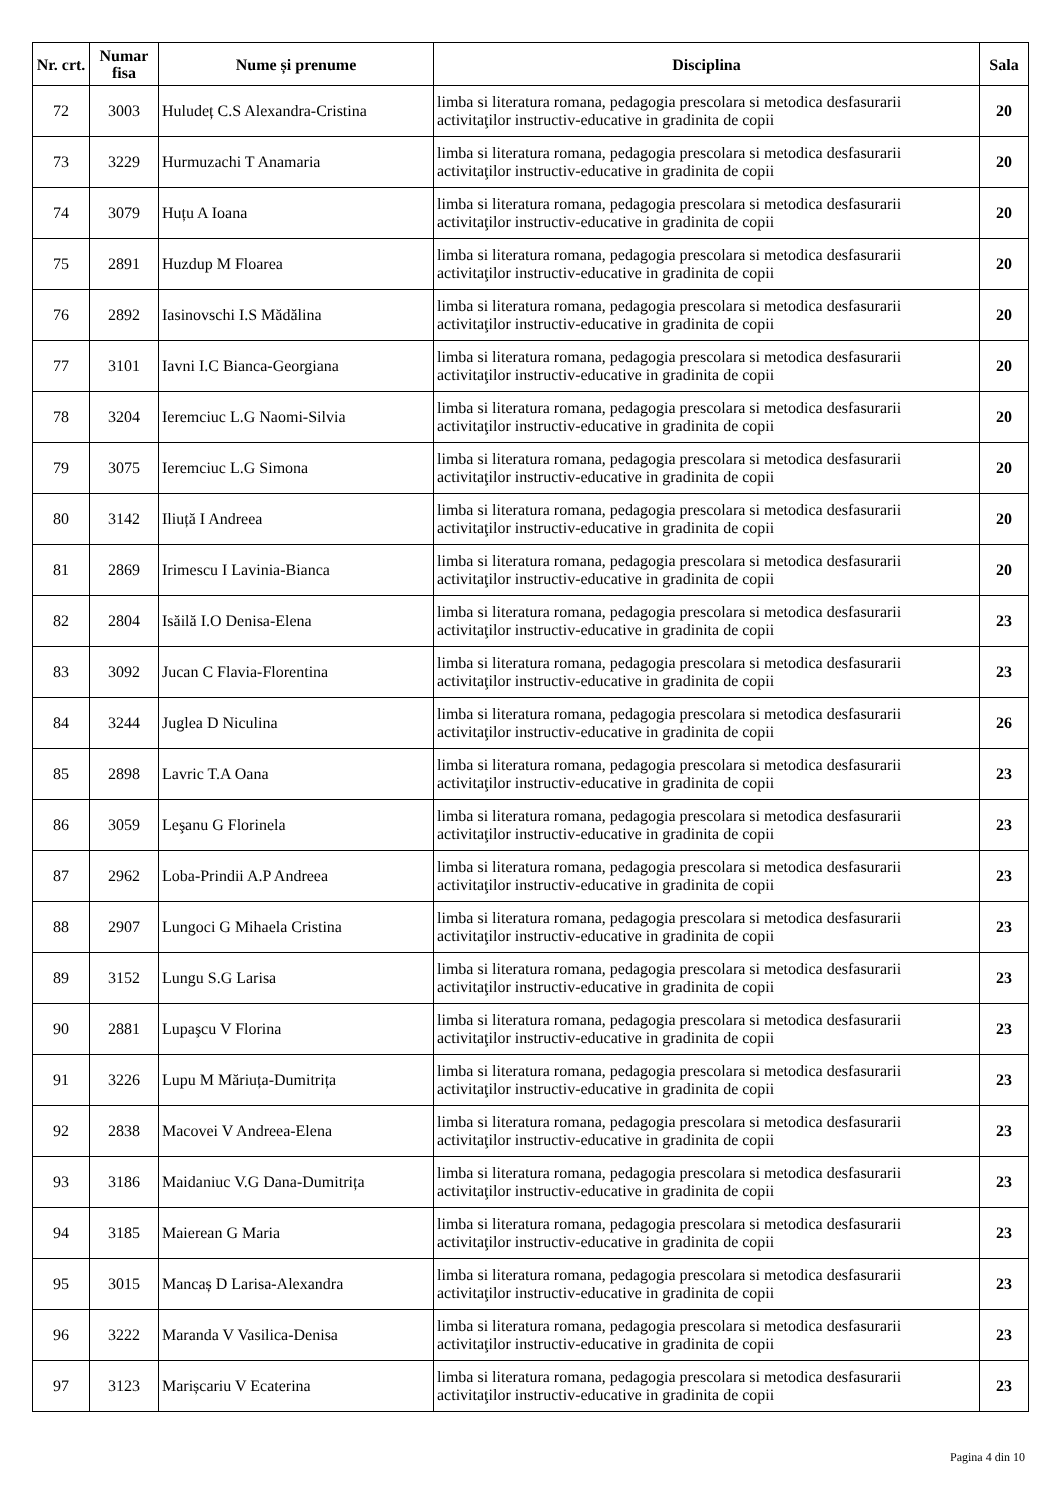| Nr. crt. | Numar fisa | Nume și prenume | Disciplina | Sala |
| --- | --- | --- | --- | --- |
| 72 | 3003 | Huludeț C.S Alexandra-Cristina | limba si literatura romana, pedagogia prescolara si metodica desfasurarii activitaţilor instructiv-educative in gradinita de copii | 20 |
| 73 | 3229 | Hurmuzachi T Anamaria | limba si literatura romana, pedagogia prescolara si metodica desfasurarii activitaţilor instructiv-educative in gradinita de copii | 20 |
| 74 | 3079 | Huțu A Ioana | limba si literatura romana, pedagogia prescolara si metodica desfasurarii activitaţilor instructiv-educative in gradinita de copii | 20 |
| 75 | 2891 | Huzdup M Floarea | limba si literatura romana, pedagogia prescolara si metodica desfasurarii activitaţilor instructiv-educative in gradinita de copii | 20 |
| 76 | 2892 | Iasinovschi I.S Mădălina | limba si literatura romana, pedagogia prescolara si metodica desfasurarii activitaţilor instructiv-educative in gradinita de copii | 20 |
| 77 | 3101 | Iavni I.C Bianca-Georgiana | limba si literatura romana, pedagogia prescolara si metodica desfasurarii activitaţilor instructiv-educative in gradinita de copii | 20 |
| 78 | 3204 | Ieremciuc L.G Naomi-Silvia | limba si literatura romana, pedagogia prescolara si metodica desfasurarii activitaţilor instructiv-educative in gradinita de copii | 20 |
| 79 | 3075 | Ieremciuc L.G Simona | limba si literatura romana, pedagogia prescolara si metodica desfasurarii activitaţilor instructiv-educative in gradinita de copii | 20 |
| 80 | 3142 | Iliuță I Andreea | limba si literatura romana, pedagogia prescolara si metodica desfasurarii activitaţilor instructiv-educative in gradinita de copii | 20 |
| 81 | 2869 | Irimescu I Lavinia-Bianca | limba si literatura romana, pedagogia prescolara si metodica desfasurarii activitaţilor instructiv-educative in gradinita de copii | 20 |
| 82 | 2804 | Isăilă I.O Denisa-Elena | limba si literatura romana, pedagogia prescolara si metodica desfasurarii activitaţilor instructiv-educative in gradinita de copii | 23 |
| 83 | 3092 | Jucan C Flavia-Florentina | limba si literatura romana, pedagogia prescolara si metodica desfasurarii activitaţilor instructiv-educative in gradinita de copii | 23 |
| 84 | 3244 | Juglea D Niculina | limba si literatura romana, pedagogia prescolara si metodica desfasurarii activitaţilor instructiv-educative in gradinita de copii | 26 |
| 85 | 2898 | Lavric T.A Oana | limba si literatura romana, pedagogia prescolara si metodica desfasurarii activitaţilor instructiv-educative in gradinita de copii | 23 |
| 86 | 3059 | Leşanu G Florinela | limba si literatura romana, pedagogia prescolara si metodica desfasurarii activitaţilor instructiv-educative in gradinita de copii | 23 |
| 87 | 2962 | Loba-Prindii A.P Andreea | limba si literatura romana, pedagogia prescolara si metodica desfasurarii activitaţilor instructiv-educative in gradinita de copii | 23 |
| 88 | 2907 | Lungoci G Mihaela Cristina | limba si literatura romana, pedagogia prescolara si metodica desfasurarii activitaţilor instructiv-educative in gradinita de copii | 23 |
| 89 | 3152 | Lungu S.G Larisa | limba si literatura romana, pedagogia prescolara si metodica desfasurarii activitaţilor instructiv-educative in gradinita de copii | 23 |
| 90 | 2881 | Lupaşcu V Florina | limba si literatura romana, pedagogia prescolara si metodica desfasurarii activitaţilor instructiv-educative in gradinita de copii | 23 |
| 91 | 3226 | Lupu M Măriuța-Dumitrița | limba si literatura romana, pedagogia prescolara si metodica desfasurarii activitaţilor instructiv-educative in gradinita de copii | 23 |
| 92 | 2838 | Macovei V Andreea-Elena | limba si literatura romana, pedagogia prescolara si metodica desfasurarii activitaţilor instructiv-educative in gradinita de copii | 23 |
| 93 | 3186 | Maidaniuc V.G Dana-Dumitrița | limba si literatura romana, pedagogia prescolara si metodica desfasurarii activitaţilor instructiv-educative in gradinita de copii | 23 |
| 94 | 3185 | Maierean G Maria | limba si literatura romana, pedagogia prescolara si metodica desfasurarii activitaţilor instructiv-educative in gradinita de copii | 23 |
| 95 | 3015 | Mancaș D Larisa-Alexandra | limba si literatura romana, pedagogia prescolara si metodica desfasurarii activitaţilor instructiv-educative in gradinita de copii | 23 |
| 96 | 3222 | Maranda V Vasilica-Denisa | limba si literatura romana, pedagogia prescolara si metodica desfasurarii activitaţilor instructiv-educative in gradinita de copii | 23 |
| 97 | 3123 | Marișcariu V Ecaterina | limba si literatura romana, pedagogia prescolara si metodica desfasurarii activitaţilor instructiv-educative in gradinita de copii | 23 |
Pagina 4 din 10